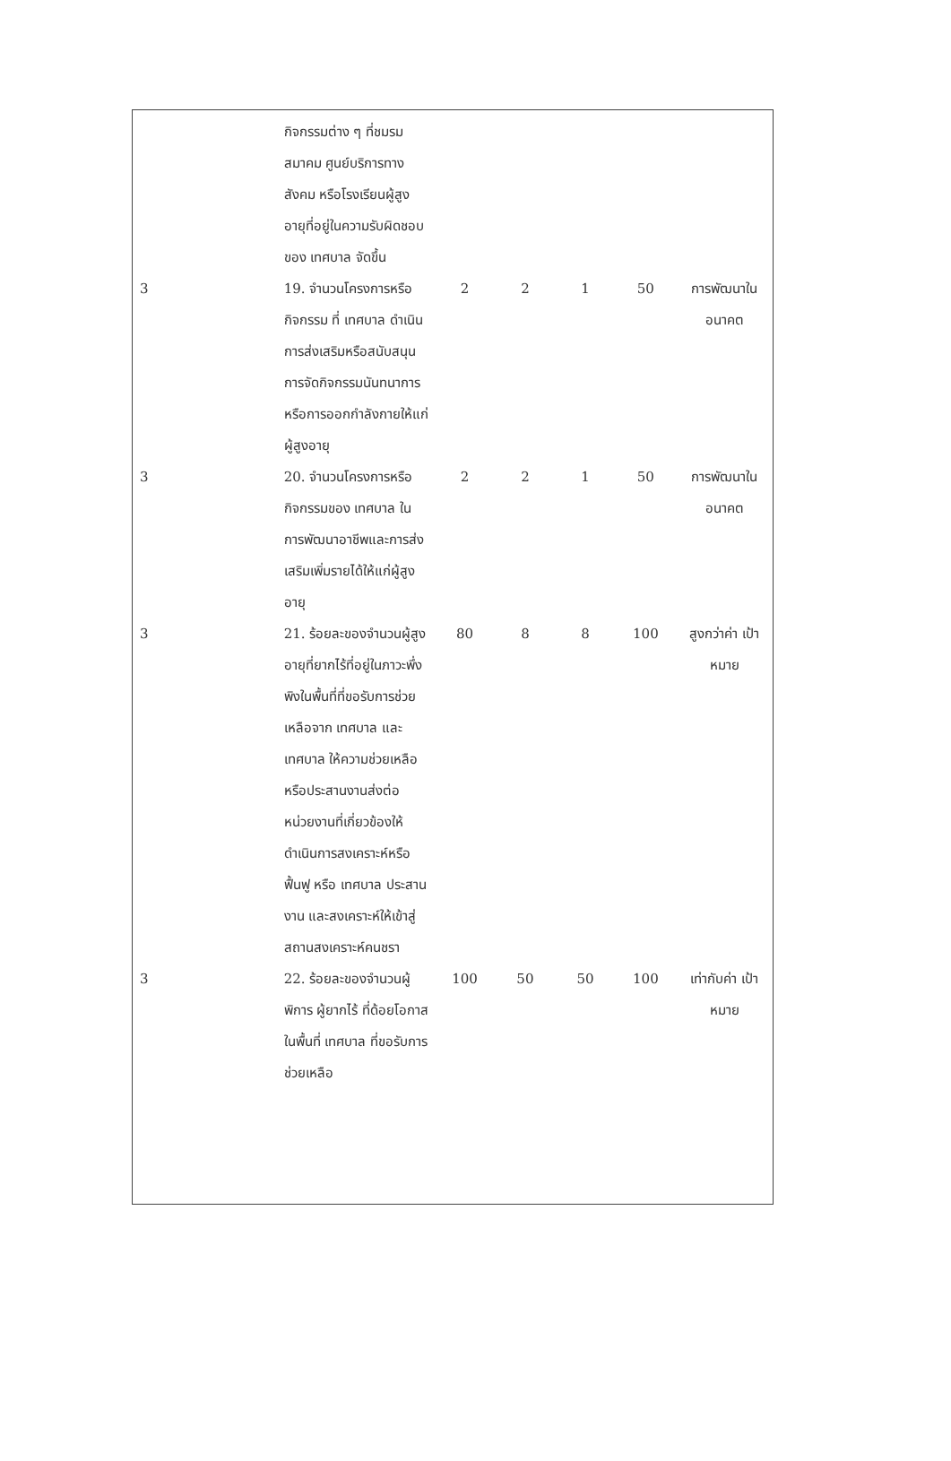| | กิจกรรมต่าง ๆ ที่ชมรม สมาคม ศูนย์บริการทางสังคม หรือโรงเรียนผู้สูงอายุที่อยู่ในความรับผิดชอบของ เทศบาล จัดขึ้น | | | | | |
| 3 | 19. จำนวนโครงการหรือกิจกรรม ที่ เทศบาล ดำเนินการส่งเสริมหรือสนับสนุนการจัดกิจกรรมนันทนาการหรือการออกกำลังกายให้แก่ผู้สูงอายุ | 2 | 2 | 1 | 50 | การพัฒนาใน อนาคต |
| 3 | 20. จำนวนโครงการหรือกิจกรรมของ เทศบาล ในการพัฒนาอาชีพและการส่งเสริมเพิ่มรายได้ให้แก่ผู้สูงอายุ | 2 | 2 | 1 | 50 | การพัฒนาใน อนาคต |
| 3 | 21. ร้อยละของจำนวนผู้สูงอายุที่ยากไร้ที่อยู่ในภาวะพึ่งพิงในพื้นที่ที่ขอรับการช่วยเหลือจาก เทศบาล และเทศบาล ให้ความช่วยเหลือ หรือประสานงานส่งต่อหน่วยงานที่เกี่ยวข้องให้ดำเนินการสงเคราะห์หรือฟื้นฟู หรือ เทศบาล ประสานงาน และสงเคราะห์ให้เข้าสู่สถานสงเคราะห์คนชรา | 80 | 8 | 8 | 100 | สูงกว่าค่า เป้าหมาย |
| 3 | 22. ร้อยละของจำนวนผู้พิการ ผู้ยากไร้ ที่ด้อยโอกาสในพื้นที่ เทศบาล ที่ขอรับการช่วยเหลือ | 100 | 50 | 50 | 100 | เท่ากับค่า เป้าหมาย |